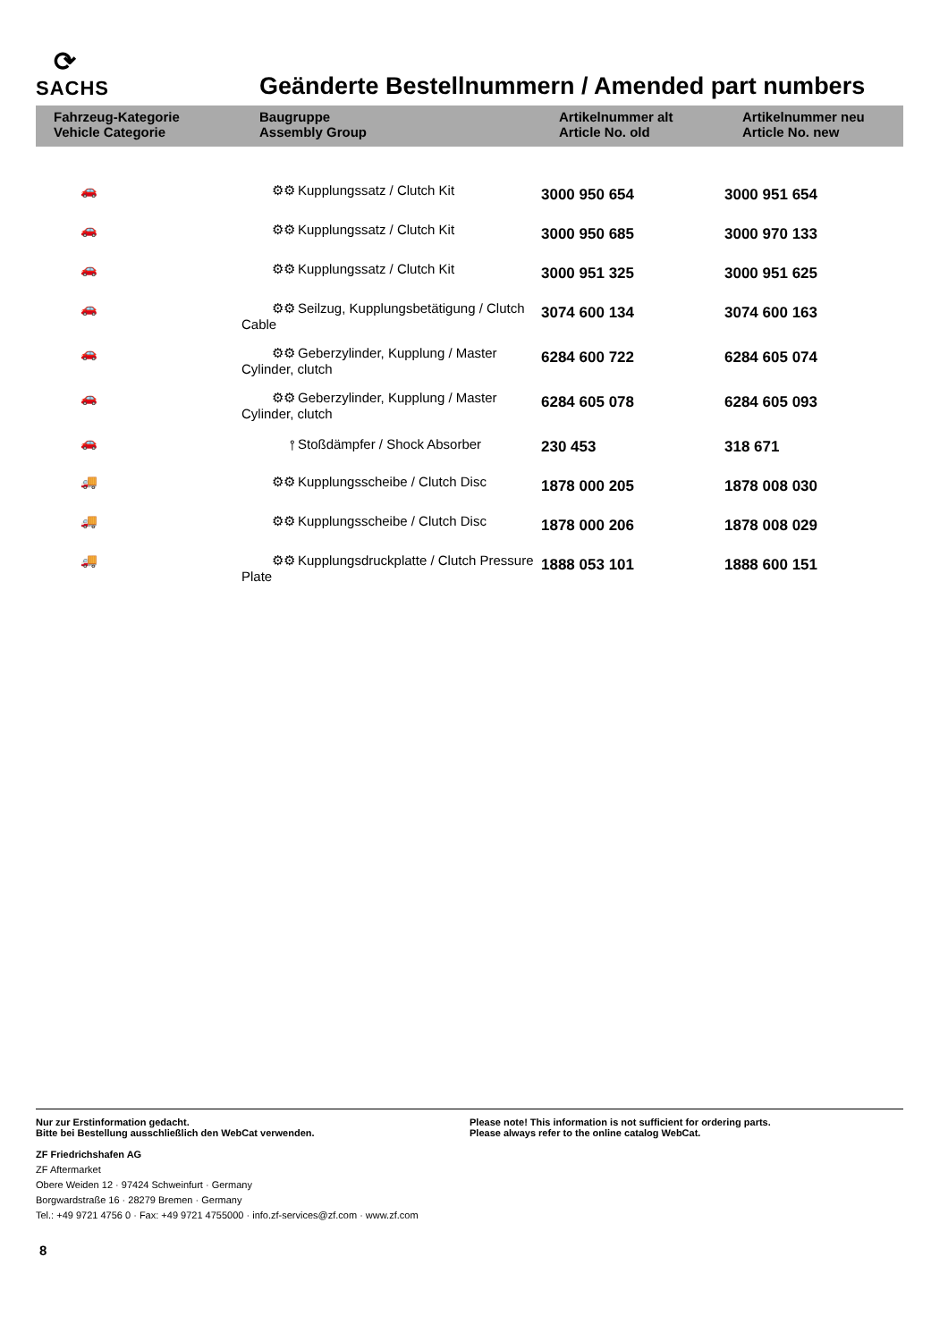⟳
SACHS
Geänderte Bestellnummern / Amended part numbers
| Fahrzeug-Kategorie Vehicle Categorie | Baugruppe Assembly Group | Artikelnummer alt Article No. old | Artikelnummer neu Article No. new |
| --- | --- | --- | --- |
| 🚗 | ⚙⚙ Kupplungssatz / Clutch Kit | 3000 950 654 | 3000 951 654 |
| 🚗 | ⚙⚙ Kupplungssatz / Clutch Kit | 3000 950 685 | 3000 970 133 |
| 🚗 | ⚙⚙ Kupplungssatz / Clutch Kit | 3000 951 325 | 3000 951 625 |
| 🚗 | ⚙⚙ Seilzug, Kupplungsbetätigung / Clutch Cable | 3074 600 134 | 3074 600 163 |
| 🚗 | ⚙⚙ Geberzylinder, Kupplung / Master Cylinder, clutch | 6284 600 722 | 6284 605 074 |
| 🚗 | ⚙⚙ Geberzylinder, Kupplung / Master Cylinder, clutch | 6284 605 078 | 6284 605 093 |
| 🚗 | ⫯ Stoßdämpfer / Shock Absorber | 230 453 | 318 671 |
| 🚚 | ⚙⚙ Kupplungsscheibe / Clutch Disc | 1878 000 205 | 1878 008 030 |
| 🚚 | ⚙⚙ Kupplungsscheibe / Clutch Disc | 1878 000 206 | 1878 008 029 |
| 🚚 | ⚙⚙ Kupplungsdruckplatte / Clutch Pressure Plate | 1888 053 101 | 1888 600 151 |
Nur zur Erstinformation gedacht.
Bitte bei Bestellung ausschließlich den WebCat verwenden.
Please note! This information is not sufficient for ordering parts.
Please always refer to the online catalog WebCat.
ZF Friedrichshafen AG
ZF Aftermarket
Obere Weiden 12 · 97424 Schweinfurt · Germany
Borgwardstraße 16 · 28279 Bremen · Germany
Tel.: +49 9721 4756 0 · Fax: +49 9721 4755000 · info.zf-services@zf.com · www.zf.com
8